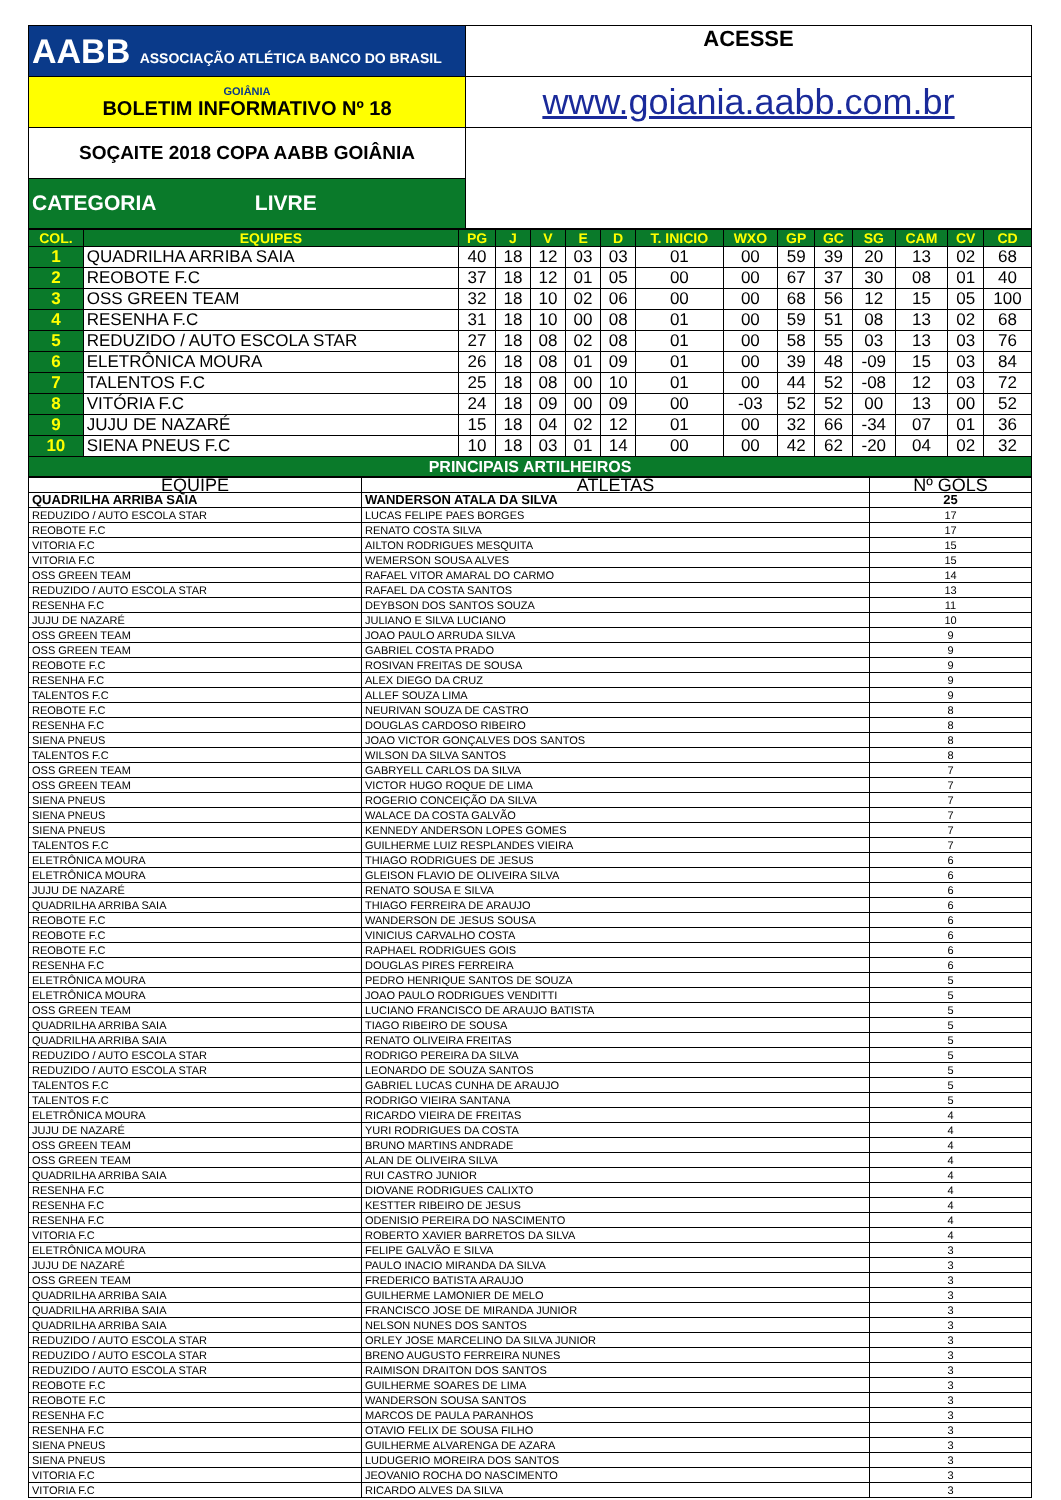| AABB ASSOCIAÇÃO ATLÉTICA BANCO DO BRASIL | ACESSE |
| GOIÂNIA BOLETIM INFORMATIVO Nº 18 | www.goiania.aabb.com.br |
| SOÇAITE 2018 COPA AABB GOIÂNIA | |
| CATEGORIA LIVRE | |
| COL. | EQUIPES | PG | J | V | E | D | T. INICIO | WXO | GP | GC | SG | CAM | CV | CD |
| --- | --- | --- | --- | --- | --- | --- | --- | --- | --- | --- | --- | --- | --- | --- |
| 1 | QUADRILHA ARRIBA SAIA | 40 | 18 | 12 | 03 | 03 | 01 | 00 | 59 | 39 | 20 | 13 | 02 | 68 |
| 2 | REOBOTE F.C | 37 | 18 | 12 | 01 | 05 | 00 | 00 | 67 | 37 | 30 | 08 | 01 | 40 |
| 3 | OSS GREEN TEAM | 32 | 18 | 10 | 02 | 06 | 00 | 00 | 68 | 56 | 12 | 15 | 05 | 100 |
| 4 | RESENHA F.C | 31 | 18 | 10 | 00 | 08 | 01 | 00 | 59 | 51 | 08 | 13 | 02 | 68 |
| 5 | REDUZIDO / AUTO ESCOLA STAR | 27 | 18 | 08 | 02 | 08 | 01 | 00 | 58 | 55 | 03 | 13 | 03 | 76 |
| 6 | ELETRÔNICA MOURA | 26 | 18 | 08 | 01 | 09 | 01 | 00 | 39 | 48 | -09 | 15 | 03 | 84 |
| 7 | TALENTOS F.C | 25 | 18 | 08 | 00 | 10 | 01 | 00 | 44 | 52 | -08 | 12 | 03 | 72 |
| 8 | VITÓRIA F.C | 24 | 18 | 09 | 00 | 09 | 00 | -03 | 52 | 52 | 00 | 13 | 00 | 52 |
| 9 | JUJU DE NAZARÉ | 15 | 18 | 04 | 02 | 12 | 01 | 00 | 32 | 66 | -34 | 07 | 01 | 36 |
| 10 | SIENA PNEUS F.C | 10 | 18 | 03 | 01 | 14 | 00 | 00 | 42 | 62 | -20 | 04 | 02 | 32 |
| PRINCIPAIS ARTILHEIROS | | | | | | | | | | | | | | |
| EQUIPE | ATLETAS | Nº GOLS |
| QUADRILHA ARRIBA SAIA | WANDERSON ATALA DA SILVA | 25 |
| REDUZIDO / AUTO ESCOLA STAR | LUCAS FELIPE PAES BORGES | 17 |
| REOBOTE F.C | RENATO COSTA SILVA | 17 |
| VITORIA F.C | AILTON RODRIGUES MESQUITA | 15 |
| VITORIA F.C | WEMERSON SOUSA ALVES | 15 |
| OSS GREEN TEAM | RAFAEL VITOR AMARAL DO CARMO | 14 |
| REDUZIDO / AUTO ESCOLA STAR | RAFAEL DA COSTA SANTOS | 13 |
| RESENHA F.C | DEYBSON DOS SANTOS SOUZA | 11 |
| JUJU DE NAZARÉ | JULIANO E SILVA LUCIANO | 10 |
| OSS GREEN TEAM | JOAO PAULO ARRUDA SILVA | 9 |
| OSS GREEN TEAM | GABRIEL COSTA PRADO | 9 |
| REOBOTE F.C | ROSIVAN FREITAS DE SOUSA | 9 |
| RESENHA F.C | ALEX DIEGO DA CRUZ | 9 |
| TALENTOS F.C | ALLEF SOUZA LIMA | 9 |
| REOBOTE F.C | NEURIVAN SOUZA DE CASTRO | 8 |
| RESENHA F.C | DOUGLAS CARDOSO RIBEIRO | 8 |
| SIENA PNEUS | JOAO VICTOR GONÇALVES DOS SANTOS | 8 |
| TALENTOS F.C | WILSON DA SILVA SANTOS | 8 |
| OSS GREEN TEAM | GABRYELL CARLOS DA SILVA | 7 |
| OSS GREEN TEAM | VICTOR HUGO ROQUE DE LIMA | 7 |
| SIENA PNEUS | ROGERIO CONCEIÇÃO DA SILVA | 7 |
| SIENA PNEUS | WALACE DA COSTA GALVÃO | 7 |
| SIENA PNEUS | KENNEDY ANDERSON LOPES GOMES | 7 |
| TALENTOS F.C | GUILHERME LUIZ RESPLANDES VIEIRA | 7 |
| ELETRÔNICA MOURA | THIAGO RODRIGUES DE JESUS | 6 |
| ELETRÔNICA MOURA | GLEISON FLAVIO DE OLIVEIRA SILVA | 6 |
| JUJU DE NAZARÉ | RENATO SOUSA E SILVA | 6 |
| QUADRILHA ARRIBA SAIA | THIAGO FERREIRA DE ARAUJO | 6 |
| REOBOTE F.C | WANDERSON DE JESUS SOUSA | 6 |
| REOBOTE F.C | VINICIUS CARVALHO COSTA | 6 |
| REOBOTE F.C | RAPHAEL RODRIGUES GOIS | 6 |
| RESENHA F.C | DOUGLAS PIRES FERREIRA | 6 |
| ELETRÔNICA MOURA | PEDRO HENRIQUE SANTOS DE SOUZA | 5 |
| ELETRÔNICA MOURA | JOAO PAULO RODRIGUES VENDITTI | 5 |
| OSS GREEN TEAM | LUCIANO FRANCISCO DE ARAUJO BATISTA | 5 |
| QUADRILHA ARRIBA SAIA | TIAGO RIBEIRO DE SOUSA | 5 |
| QUADRILHA ARRIBA SAIA | RENATO OLIVEIRA FREITAS | 5 |
| REDUZIDO / AUTO ESCOLA STAR | RODRIGO PEREIRA DA SILVA | 5 |
| REDUZIDO / AUTO ESCOLA STAR | LEONARDO DE SOUZA SANTOS | 5 |
| TALENTOS F.C | GABRIEL LUCAS CUNHA DE ARAUJO | 5 |
| TALENTOS F.C | RODRIGO VIEIRA SANTANA | 5 |
| ELETRÔNICA MOURA | RICARDO VIEIRA DE FREITAS | 4 |
| JUJU DE NAZARÉ | YURI RODRIGUES DA COSTA | 4 |
| OSS GREEN TEAM | BRUNO MARTINS ANDRADE | 4 |
| OSS GREEN TEAM | ALAN DE OLIVEIRA SILVA | 4 |
| QUADRILHA ARRIBA SAIA | RUI CASTRO JUNIOR | 4 |
| RESENHA F.C | DIOVANE RODRIGUES CALIXTO | 4 |
| RESENHA F.C | KESTTER RIBEIRO DE JESUS | 4 |
| RESENHA F.C | ODENISIO PEREIRA DO NASCIMENTO | 4 |
| VITORIA F.C | ROBERTO XAVIER BARRETOS DA SILVA | 4 |
| ELETRÔNICA MOURA | FELIPE GALVÃO E SILVA | 3 |
| JUJU DE NAZARÉ | PAULO INACIO MIRANDA DA SILVA | 3 |
| OSS GREEN TEAM | FREDERICO BATISTA ARAUJO | 3 |
| QUADRILHA ARRIBA SAIA | GUILHERME LAMONIER DE MELO | 3 |
| QUADRILHA ARRIBA SAIA | FRANCISCO JOSE DE MIRANDA JUNIOR | 3 |
| QUADRILHA ARRIBA SAIA | NELSON NUNES DOS SANTOS | 3 |
| REDUZIDO / AUTO ESCOLA STAR | ORLEY JOSE MARCELINO DA SILVA JUNIOR | 3 |
| REDUZIDO / AUTO ESCOLA STAR | BRENO AUGUSTO FERREIRA NUNES | 3 |
| REDUZIDO / AUTO ESCOLA STAR | RAIMISON DRAITON DOS SANTOS | 3 |
| REOBOTE F.C | GUILHERME SOARES DE LIMA | 3 |
| REOBOTE F.C | WANDERSON SOUSA SANTOS | 3 |
| RESENHA F.C | MARCOS DE PAULA PARANHOS | 3 |
| RESENHA F.C | OTAVIO FELIX DE SOUSA FILHO | 3 |
| SIENA PNEUS | GUILHERME ALVARENGA DE AZARA | 3 |
| SIENA PNEUS | LUDUGERIO MOREIRA DOS SANTOS | 3 |
| VITORIA F.C | JEOVANIO ROCHA DO NASCIMENTO | 3 |
| VITORIA F.C | RICARDO ALVES DA SILVA | 3 |